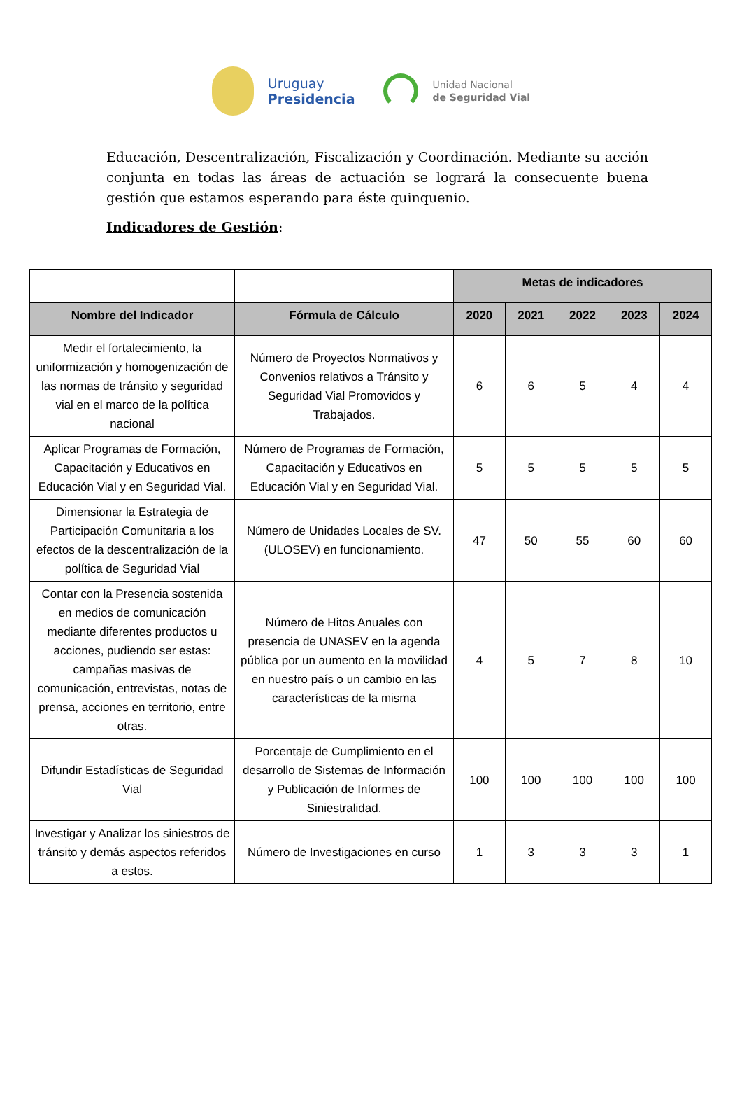Uruguay
Presidencia
Unidad Nacional
de Seguridad Vial
Educación, Descentralización, Fiscalización y Coordinación. Mediante su acción conjunta en todas las áreas de actuación se logrará la consecuente buena gestión que estamos esperando para éste quinquenio.
Indicadores de Gestión:
| | | Metas de indicadores | | | | |
| --- | --- | --- | --- | --- | --- | --- |
| Nombre del Indicador | Fórmula de Cálculo | 2020 | 2021 | 2022 | 2023 | 2024 |
| Medir el fortalecimiento, la uniformización y homogenización de las normas de tránsito y seguridad vial en el marco de la política nacional | Número de Proyectos Normativos y Convenios relativos a Tránsito y Seguridad Vial Promovidos y Trabajados. | 6 | 6 | 5 | 4 | 4 |
| Aplicar Programas de Formación, Capacitación y Educativos en Educación Vial y en Seguridad Vial. | Número de Programas de Formación, Capacitación y Educativos en Educación Vial y en Seguridad Vial. | 5 | 5 | 5 | 5 | 5 |
| Dimensionar la Estrategia de Participación Comunitaria a los efectos de la descentralización de la política de Seguridad Vial | Número de Unidades Locales de SV. (ULOSEV) en funcionamiento. | 47 | 50 | 55 | 60 | 60 |
| Contar con la Presencia sostenida en medios de comunicación mediante diferentes productos u acciones, pudiendo ser estas: campañas masivas de comunicación, entrevistas, notas de prensa, acciones en territorio, entre otras. | Número de Hitos Anuales con presencia de UNASEV en la agenda pública por un aumento en la movilidad en nuestro país o un cambio en las características de la misma | 4 | 5 | 7 | 8 | 10 |
| Difundir Estadísticas de Seguridad Vial | Porcentaje de Cumplimiento en el desarrollo de Sistemas de Información y Publicación de Informes de Siniestralidad. | 100 | 100 | 100 | 100 | 100 |
| Investigar y Analizar los siniestros de tránsito y demás aspectos referidos a estos. | Número de Investigaciones en curso | 1 | 3 | 3 | 3 | 1 |